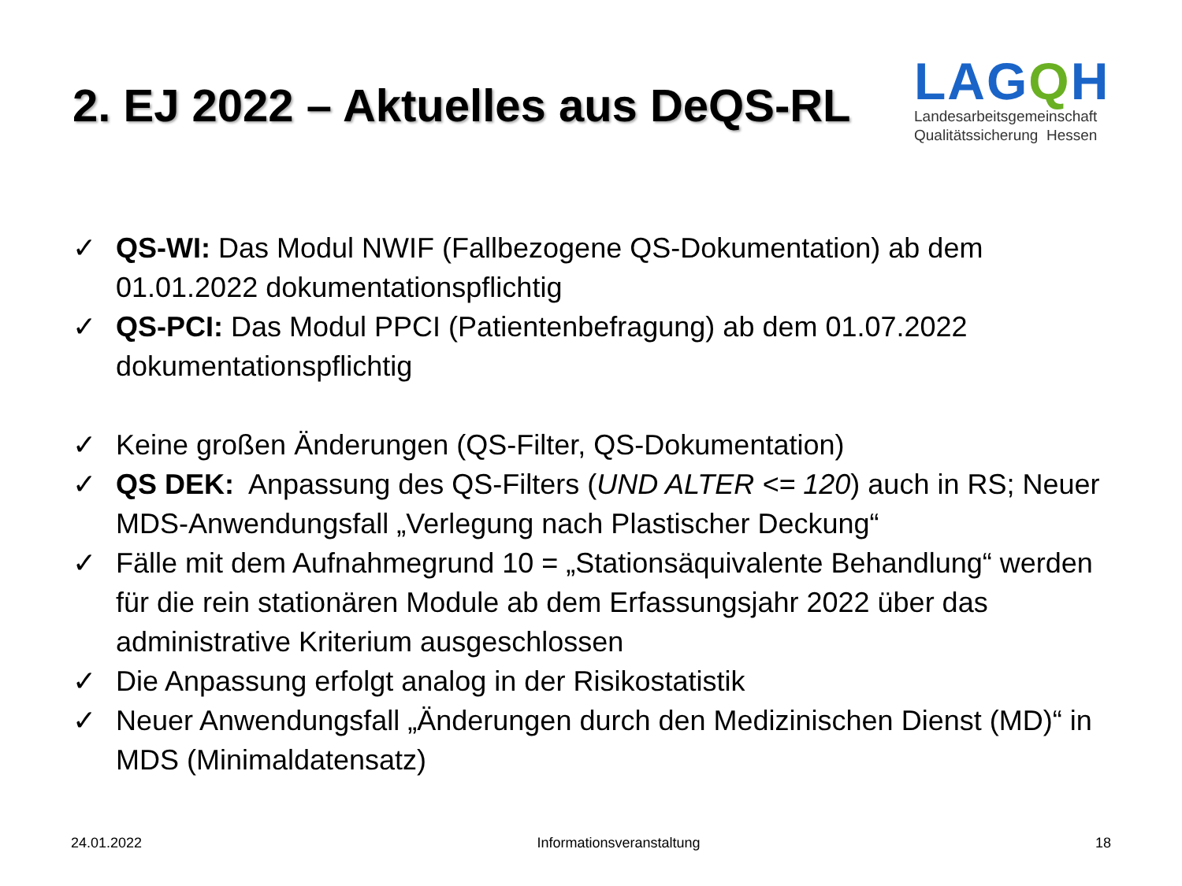2. EJ 2022 – Aktuelles aus DeQS-RL
LAGQH
Landesarbeitsgemeinschaft
Qualitätssicherung Hessen
✓ QS-WI: Das Modul NWIF (Fallbezogene QS-Dokumentation) ab dem 01.01.2022 dokumentationspflichtig
✓ QS-PCI: Das Modul PPCI (Patientenbefragung) ab dem 01.07.2022 dokumentationspflichtig
✓ Keine großen Änderungen (QS-Filter, QS-Dokumentation)
✓ QS DEK: Anpassung des QS-Filters (UND ALTER <= 120) auch in RS; Neuer MDS-Anwendungsfall „Verlegung nach Plastischer Deckung“
✓ Fälle mit dem Aufnahmegrund 10 = „Stationsäquivalente Behandlung“ werden für die rein stationären Module ab dem Erfassungsjahr 2022 über das administrative Kriterium ausgeschlossen
✓ Die Anpassung erfolgt analog in der Risikostatistik
✓ Neuer Anwendungsfall „Änderungen durch den Medizinischen Dienst (MD)“ in MDS (Minimaldatensatz)
24.01.2022 Informationsveranstaltung 18